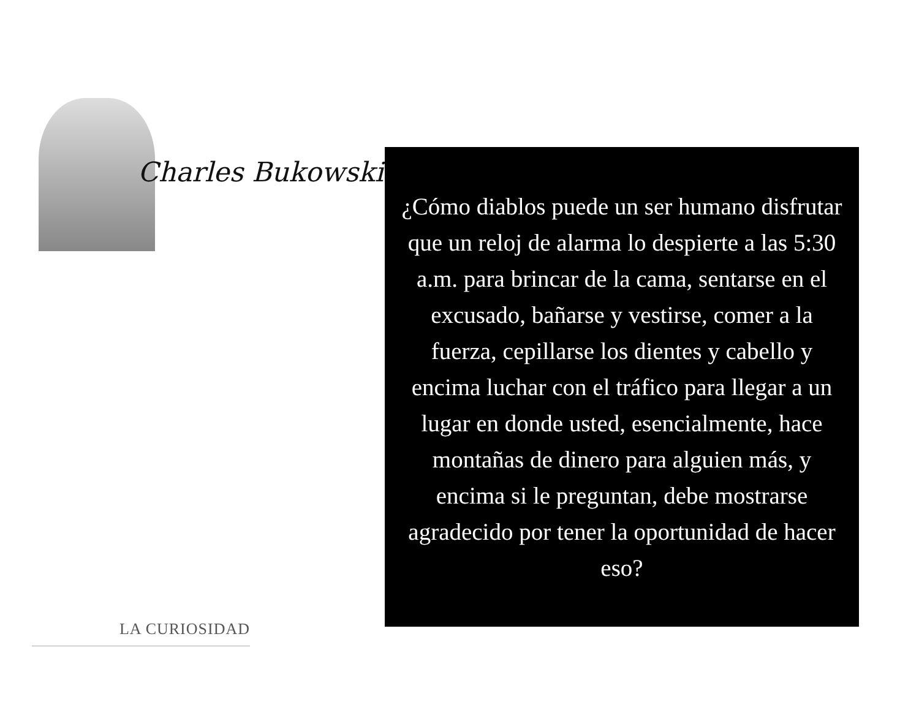Charles Bukowski
¿Cómo diablos puede un ser humano disfrutar que un reloj de alarma lo despierte a las 5:30 a.m. para brincar de la cama, sentarse en el excusado, bañarse y vestirse, comer a la fuerza, cepillarse los dientes y cabello y encima luchar con el tráfico para llegar a un lugar en donde usted, esencialmente, hace montañas de dinero para alguien más, y encima si le preguntan, debe mostrarse agradecido por tener la oportunidad de hacer eso?
LA CURIOSIDAD